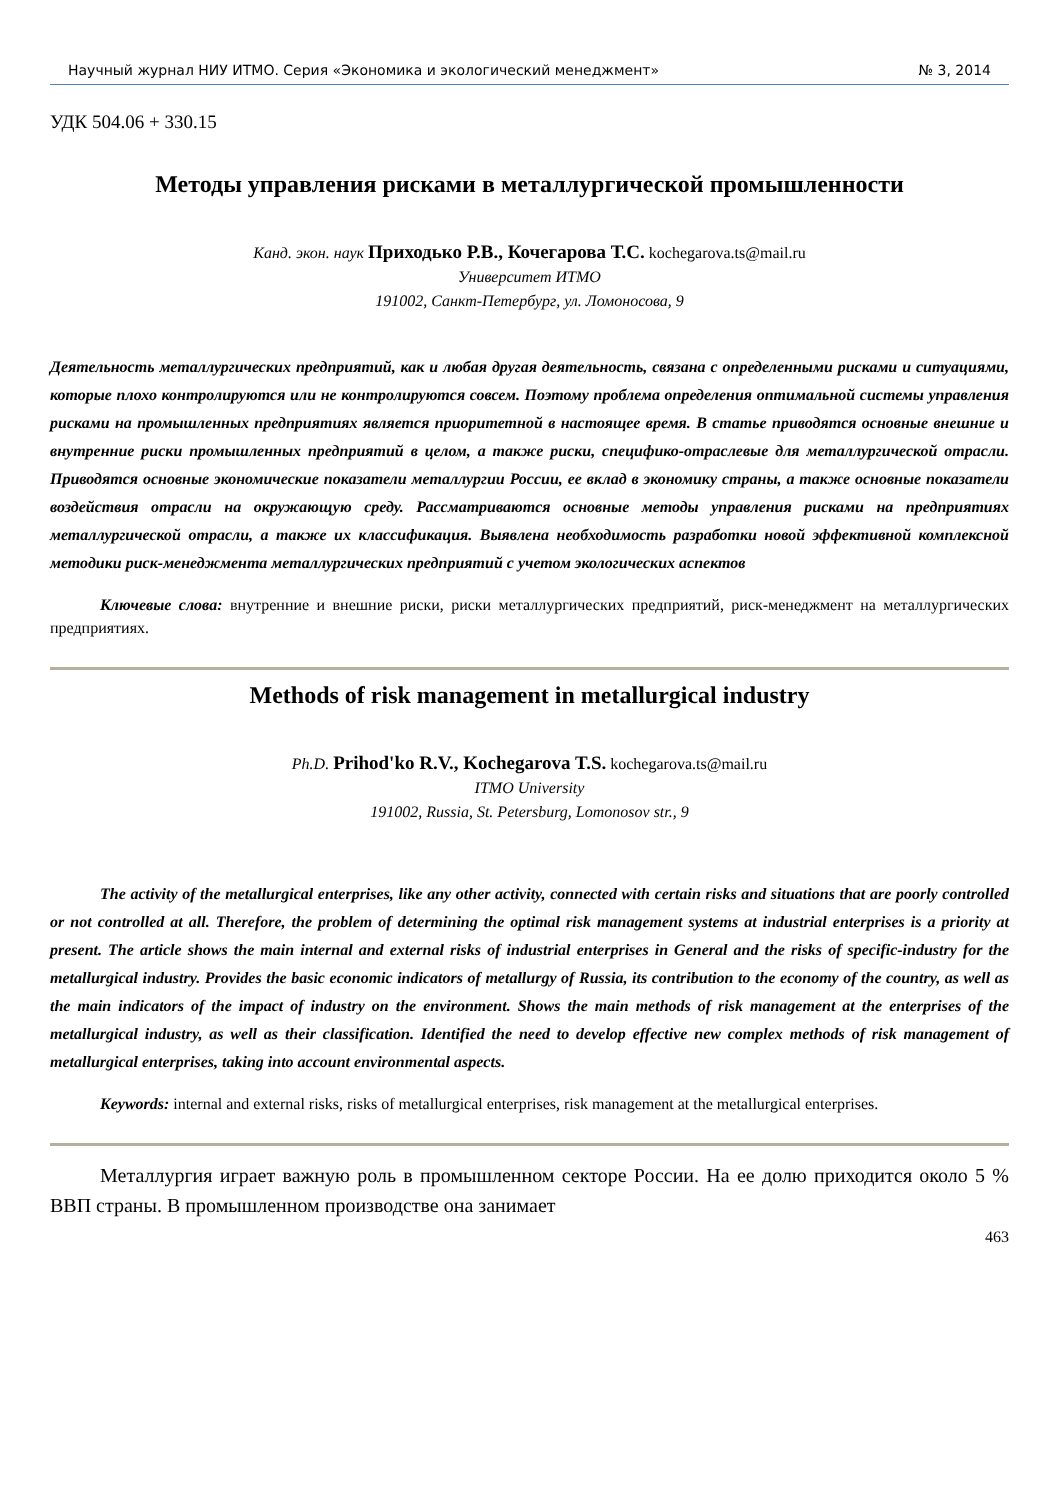Научный журнал НИУ ИТМО. Серия «Экономика и экологический менеджмент» № 3, 2014
УДК 504.06 + 330.15
Методы управления рисками в металлургической промышленности
Канд. экон. наук Приходько Р.В., Кочегарова Т.С. kochegarova.ts@mail.ru
Университет ИТМО
191002, Санкт-Петербург, ул. Ломоносова, 9
Деятельность металлургических предприятий, как и любая другая деятельность, связана с определенными рисками и ситуациями, которые плохо контролируются или не контролируются совсем. Поэтому проблема определения оптимальной системы управления рисками на промышленных предприятиях является приоритетной в настоящее время. В статье приводятся основные внешние и внутренние риски промышленных предприятий в целом, а также риски, специфико-отраслевые для металлургической отрасли. Приводятся основные экономические показатели металлургии России, ее вклад в экономику страны, а также основные показатели воздействия отрасли на окружающую среду. Рассматриваются основные методы управления рисками на предприятиях металлургической отрасли, а также их классификация. Выявлена необходимость разработки новой эффективной комплексной методики риск-менеджмента металлургических предприятий с учетом экологических аспектов
Ключевые слова: внутренние и внешние риски, риски металлургических предприятий, риск-менеджмент на металлургических предприятиях.
Methods of risk management in metallurgical industry
Ph.D. Prihod'ko R.V., Kochegarova T.S. kochegarova.ts@mail.ru
ITMO University
191002, Russia, St. Petersburg, Lomonosov str., 9
The activity of the metallurgical enterprises, like any other activity, connected with certain risks and situations that are poorly controlled or not controlled at all. Therefore, the problem of determining the optimal risk management systems at industrial enterprises is a priority at present. The article shows the main internal and external risks of industrial enterprises in General and the risks of specific-industry for the metallurgical industry. Provides the basic economic indicators of metallurgy of Russia, its contribution to the economy of the country, as well as the main indicators of the impact of industry on the environment. Shows the main methods of risk management at the enterprises of the metallurgical industry, as well as their classification. Identified the need to develop effective new complex methods of risk management of metallurgical enterprises, taking into account environmental aspects.
Keywords: internal and external risks, risks of metallurgical enterprises, risk management at the metallurgical enterprises.
Металлургия играет важную роль в промышленном секторе России. На ее долю приходится около 5 % ВВП страны. В промышленном производстве она занимает
463